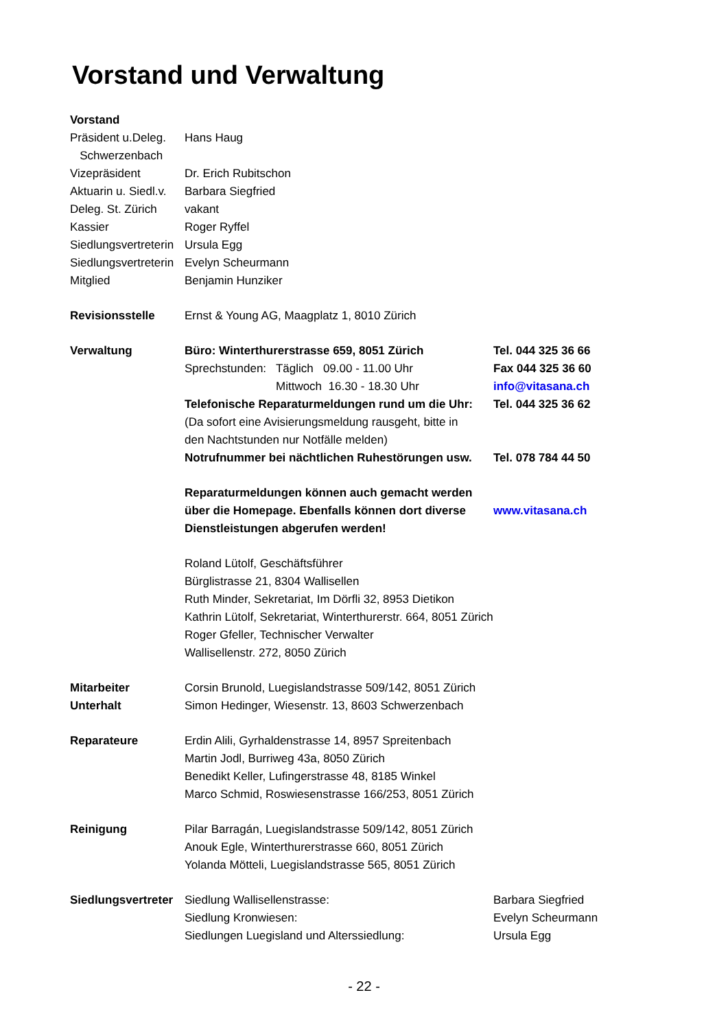Vorstand und Verwaltung
| Vorstand | | |
| Präsident u.Deleg. | Hans Haug | |
| Schwerzenbach | | |
| Vizepräsident | Dr. Erich Rubitschon | |
| Aktuarin u. Siedl.v. | Barbara Siegfried | |
| Deleg. St. Zürich | vakant | |
| Kassier | Roger Ryffel | |
| Siedlungsvertreterin | Ursula Egg | |
| Siedlungsvertreterin | Evelyn Scheurmann | |
| Mitglied | Benjamin Hunziker | |
| Revisionsstelle | Ernst & Young AG, Maagplatz 1, 8010 Zürich | |
| Verwaltung | Büro: Winterthurerstrasse 659, 8051 Zürich | Tel. 044 325 36 66 |
| | Sprechstunden: Täglich 09.00 - 11.00 Uhr | Fax 044 325 36 60 |
| | Mittwoch 16.30 - 18.30 Uhr | info@vitasana.ch |
| | Telefonische Reparaturmeldungen rund um die Uhr: | Tel. 044 325 36 62 |
| | (Da sofort eine Avisierungsmeldung rausgeht, bitte in | |
| | den Nachtstunden nur Notfälle melden) | |
| | Notrufnummer bei nächtlichen Ruhestörungen usw. | Tel. 078 784 44 50 |
| | Reparaturmeldungen können auch gemacht werden | |
| | über die Homepage. Ebenfalls können dort diverse | www.vitasana.ch |
| | Dienstleistungen abgerufen werden! | |
| | Roland Lütolf, Geschäftsführer | |
| | Bürglistrasse 21, 8304 Wallisellen | |
| | Ruth Minder, Sekretariat, Im Dörfli 32, 8953 Dietikon | |
| | Kathrin Lütolf, Sekretariat, Winterthurerstr. 664, 8051 Zürich | |
| | Roger Gfeller, Technischer Verwalter | |
| | Wallisellenstr. 272, 8050 Zürich | |
| Mitarbeiter | Corsin Brunold, Luegislandstrasse 509/142, 8051 Zürich | |
| Unterhalt | Simon Hedinger, Wiesenstr. 13, 8603 Schwerzenbach | |
| Reparateure | Erdin Alili, Gyrhaldenstrasse 14, 8957 Spreitenbach | |
| | Martin Jodl, Burriweg 43a, 8050 Zürich | |
| | Benedikt Keller, Lufingerstrasse 48, 8185 Winkel | |
| | Marco Schmid, Roswiesenstrasse 166/253, 8051 Zürich | |
| Reinigung | Pilar Barragán, Luegislandstrasse 509/142, 8051 Zürich | |
| | Anouk Egle, Winterthurerstrasse 660, 8051 Zürich | |
| | Yolanda Mötteli, Luegislandstrasse 565, 8051 Zürich | |
| Siedlungsvertreter | Siedlung Wallisellenstrasse: | Barbara Siegfried |
| | Siedlung Kronwiesen: | Evelyn Scheurmann |
| | Siedlungen Luegisland und Alterssiedlung: | Ursula Egg |
- 22 -